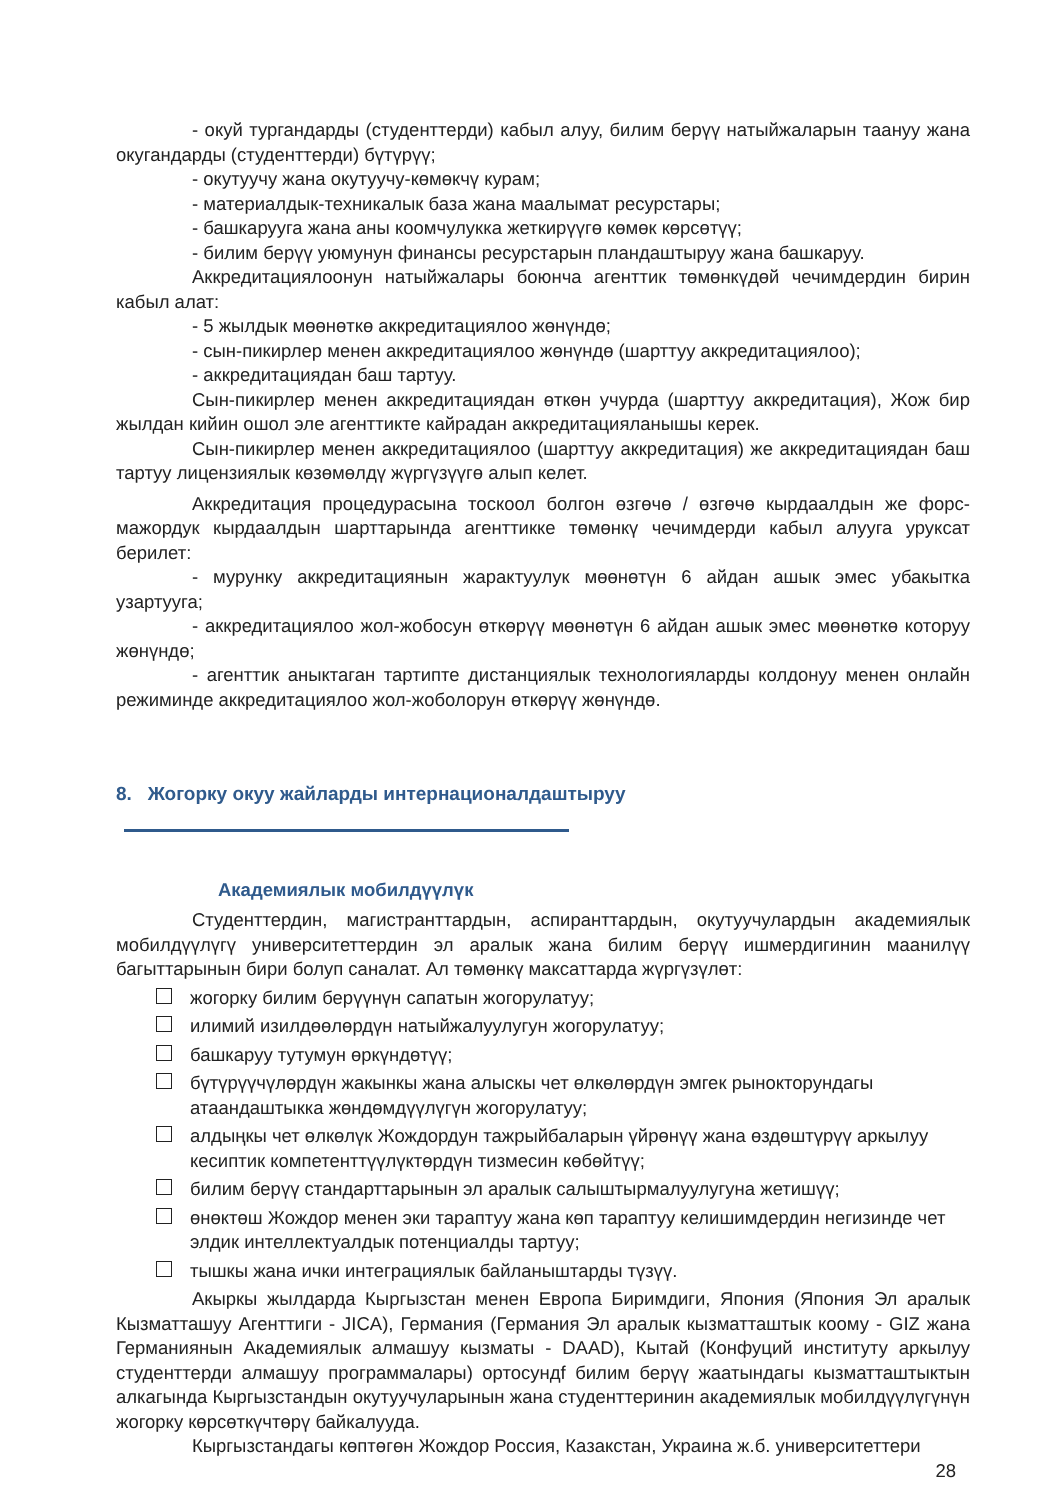- окуй тургандарды (студенттерди) кабыл алуу, билим берүү натыйжаларын таануу жана окугандарды (студенттерди) бүтүрүү;
- окутуучу жана окутуучу-көмөкчү курам;
- материалдык-техникалык база жана маалымат ресурстары;
- башкарууга жана аны коомчулукка жеткирүүгө көмөк көрсөтүү;
- билим берүү уюмунун финансы ресурстарын пландаштыруу жана башкаруу.
Аккредитациялоонун натыйжалары боюнча агенттик төмөнкүдөй чечимдердин бирин кабыл алат:
- 5 жылдык мөөнөткө аккредитациялоо жөнүндө;
- сын-пикирлер менен аккредитациялоо жөнүндө (шарттуу аккредитациялоо);
- аккредитациядан баш тартуу.
Сын-пикирлер менен аккредитациядан өткөн учурда (шарттуу аккредитация), Жож бир жылдан кийин ошол эле агенттикте кайрадан аккредитацияланышы керек.
Сын-пикирлер менен аккредитациялоо (шарттуу аккредитация) же аккредитациядан баш тартуу лицензиялык көзөмөлдү жүргүзүүгө алып келет.
Аккредитация процедурасына тоскоол болгон өзгөчө / өзгөчө кырдаалдын же форс-мажордук кырдаалдын шарттарында агенттикке төмөнкү чечимдерди кабыл алууга уруксат берилет:
- мурунку аккредитациянын жарактуулук мөөнөтүн 6 айдан ашык эмес убакытка узартууга;
- аккредитациялоо жол-жобосун өткөрүү мөөнөтүн 6 айдан ашык эмес мөөнөткө которуу жөнүндө;
- агенттик аныктаган тартипте дистанциялык технологияларды колдонуу менен онлайн режиминде аккредитациялоо жол-жоболорун өткөрүү жөнүндө.
8. Жогорку окуу жайларды интернационалдаштыруу
Академиялык мобилдүүлүк
Студенттердин, магистранттардын, аспиранттардын, окутуучулардын академиялык мобилдүүлүгү университеттердин эл аралык жана билим берүү ишмердигинин маанилүү багыттарынын бири болуп саналат. Ал төмөнкү максаттарда жүргүзүлөт:
жогорку билим берүүнүн сапатын жогорулатуу;
илимий изилдөөлөрдүн натыйжалуулугун жогорулатуу;
башкаруу тутумун өркүндөтүү;
бүтүрүүчүлөрдүн жакынкы жана алыскы чет өлкөлөрдүн эмгек рынокторундагы атаандаштыкка жөндөмдүүлүгүн жогорулатуу;
алдыңкы чет өлкөлүк Жождордун тажрыйбаларын үйрөнүү жана өздөштүрүү аркылуу кесиптик компетенттүүлүктөрдүн тизмесин көбөйтүү;
билим берүү стандарттарынын эл аралык салыштырмалуулугуна жетишүү;
өнөктөш Жождор менен эки тараптуу жана көп тараптуу келишимдердин негизинде чет элдик интеллектуалдык потенциалды тартуу;
тышкы жана ички интеграциялык байланыштарды түзүү.
Акыркы жылдарда Кыргызстан менен Европа Биримдиги, Япония (Япония Эл аралык Кызматташуу Агенттиги - JICA), Германия (Германия Эл аралык кызматташтык коому - GIZ жана Германиянын Академиялык алмашуу кызматы - DAAD), Кытай (Конфуций институту аркылуу студенттерди алмашуу программалары) ортосундf билим берүү жаатындагы кызматташтыктын алкагында Кыргызстандын окутуучуларынын жана студенттеринин академиялык мобилдүүлүгүнүн жогорку көрсөткүчтөрү байкалууда.
Кыргызстандагы көптөгөн Жождор Россия, Казакстан, Украина ж.б. университеттери
28